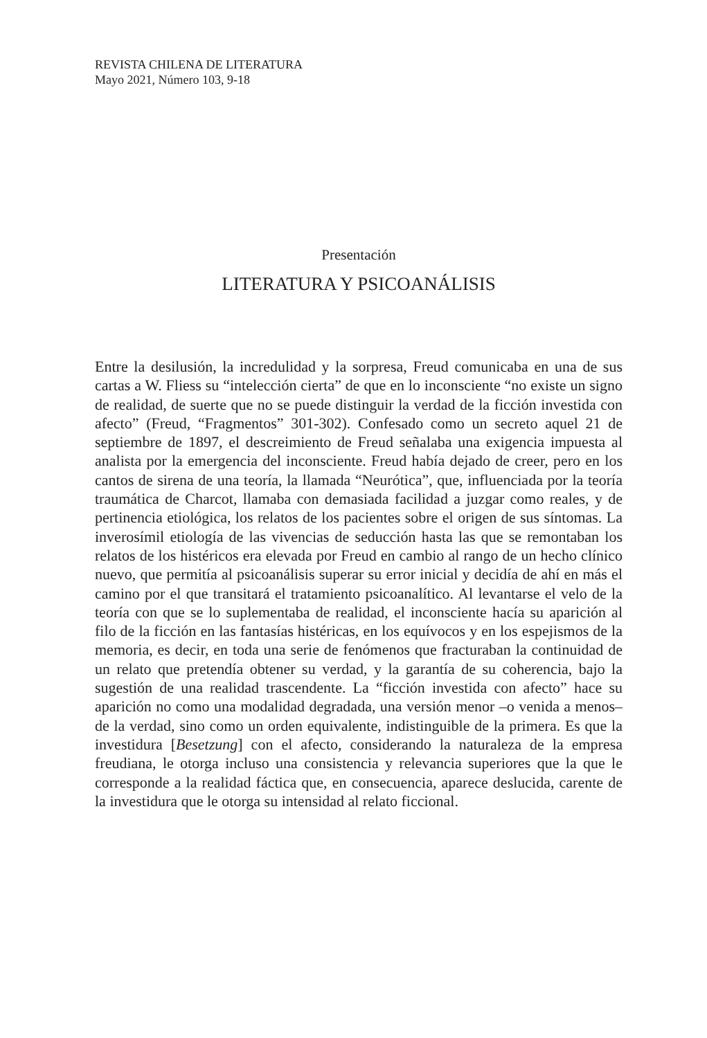REVISTA CHILENA DE LITERATURA
Mayo 2021, Número 103, 9-18
Presentación
LITERATURA Y PSICOANÁLISIS
Entre la desilusión, la incredulidad y la sorpresa, Freud comunicaba en una de sus cartas a W. Fliess su “intelección cierta” de que en lo inconsciente “no existe un signo de realidad, de suerte que no se puede distinguir la verdad de la ficción investida con afecto” (Freud, “Fragmentos” 301-302). Confesado como un secreto aquel 21 de septiembre de 1897, el descreimiento de Freud señalaba una exigencia impuesta al analista por la emergencia del inconsciente. Freud había dejado de creer, pero en los cantos de sirena de una teoría, la llamada “Neurótica”, que, influenciada por la teoría traumática de Charcot, llamaba con demasiada facilidad a juzgar como reales, y de pertinencia etiológica, los relatos de los pacientes sobre el origen de sus síntomas. La inverosímil etiología de las vivencias de seducción hasta las que se remontaban los relatos de los histéricos era elevada por Freud en cambio al rango de un hecho clínico nuevo, que permitía al psicoanálisis superar su error inicial y decidía de ahí en más el camino por el que transitará el tratamiento psicoanalítico. Al levantarse el velo de la teoría con que se lo suplementaba de realidad, el inconsciente hacía su aparición al filo de la ficción en las fantasías histéricas, en los equívocos y en los espejismos de la memoria, es decir, en toda una serie de fenómenos que fracturaban la continuidad de un relato que pretendía obtener su verdad, y la garantía de su coherencia, bajo la sugestión de una realidad trascendente. La “ficción investida con afecto” hace su aparición no como una modalidad degradada, una versión menor –o venida a menos– de la verdad, sino como un orden equivalente, indistinguible de la primera. Es que la investidura [Besetzung] con el afecto, considerando la naturaleza de la empresa freudiana, le otorga incluso una consistencia y relevancia superiores que la que le corresponde a la realidad fáctica que, en consecuencia, aparece deslucida, carente de la investidura que le otorga su intensidad al relato ficcional.